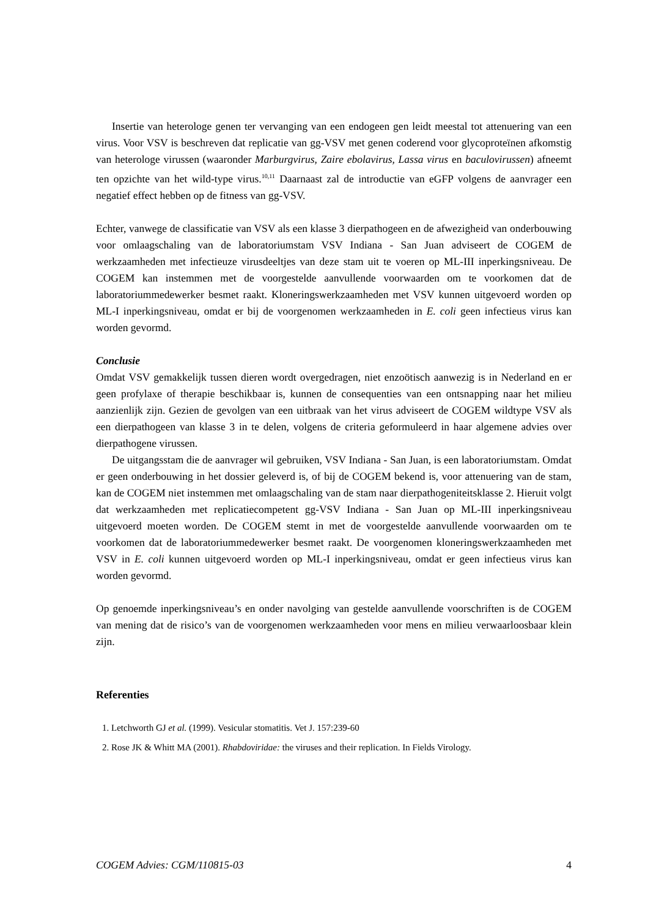Insertie van heterologe genen ter vervanging van een endogeen gen leidt meestal tot attenuering van een virus. Voor VSV is beschreven dat replicatie van gg-VSV met genen coderend voor glycoproteïnen afkomstig van heterologe virussen (waaronder Marburgvirus, Zaire ebolavirus, Lassa virus en baculovirussen) afneemt ten opzichte van het wild-type virus.<sup>10,11</sup> Daarnaast zal de introductie van eGFP volgens de aanvrager een negatief effect hebben op de fitness van gg-VSV.
Echter, vanwege de classificatie van VSV als een klasse 3 dierpathogeen en de afwezigheid van onderbouwing voor omlaagschaling van de laboratoriumstam VSV Indiana - San Juan adviseert de COGEM de werkzaamheden met infectieuze virusdeeltjes van deze stam uit te voeren op ML-III inperkingsniveau. De COGEM kan instemmen met de voorgestelde aanvullende voorwaarden om te voorkomen dat de laboratoriummedewerker besmet raakt. Kloneringswerkzaamheden met VSV kunnen uitgevoerd worden op ML-I inperkingsniveau, omdat er bij de voorgenomen werkzaamheden in E. coli geen infectieus virus kan worden gevormd.
Conclusie
Omdat VSV gemakkelijk tussen dieren wordt overgedragen, niet enzoötisch aanwezig is in Nederland en er geen profylaxe of therapie beschikbaar is, kunnen de consequenties van een ontsnapping naar het milieu aanzienlijk zijn. Gezien de gevolgen van een uitbraak van het virus adviseert de COGEM wildtype VSV als een dierpathogeen van klasse 3 in te delen, volgens de criteria geformuleerd in haar algemene advies over dierpathogene virussen.
De uitgangsstam die de aanvrager wil gebruiken, VSV Indiana - San Juan, is een laboratoriumstam. Omdat er geen onderbouwing in het dossier geleverd is, of bij de COGEM bekend is, voor attenuering van de stam, kan de COGEM niet instemmen met omlaagschaling van de stam naar dierpathogeniteitsklasse 2. Hieruit volgt dat werkzaamheden met replicatiecompetent gg-VSV Indiana - San Juan op ML-III inperkingsniveau uitgevoerd moeten worden. De COGEM stemt in met de voorgestelde aanvullende voorwaarden om te voorkomen dat de laboratoriummedewerker besmet raakt. De voorgenomen kloneringswerkzaamheden met VSV in E. coli kunnen uitgevoerd worden op ML-I inperkingsniveau, omdat er geen infectieus virus kan worden gevormd.
Op genoemde inperkingsniveau’s en onder navolging van gestelde aanvullende voorschriften is de COGEM van mening dat de risico’s van de voorgenomen werkzaamheden voor mens en milieu verwaarloosbaar klein zijn.
Referenties
1. Letchworth GJ et al. (1999). Vesicular stomatitis. Vet J. 157:239-60
2. Rose JK & Whitt MA (2001). Rhabdoviridae: the viruses and their replication. In Fields Virology.
COGEM Advies: CGM/110815-03 4